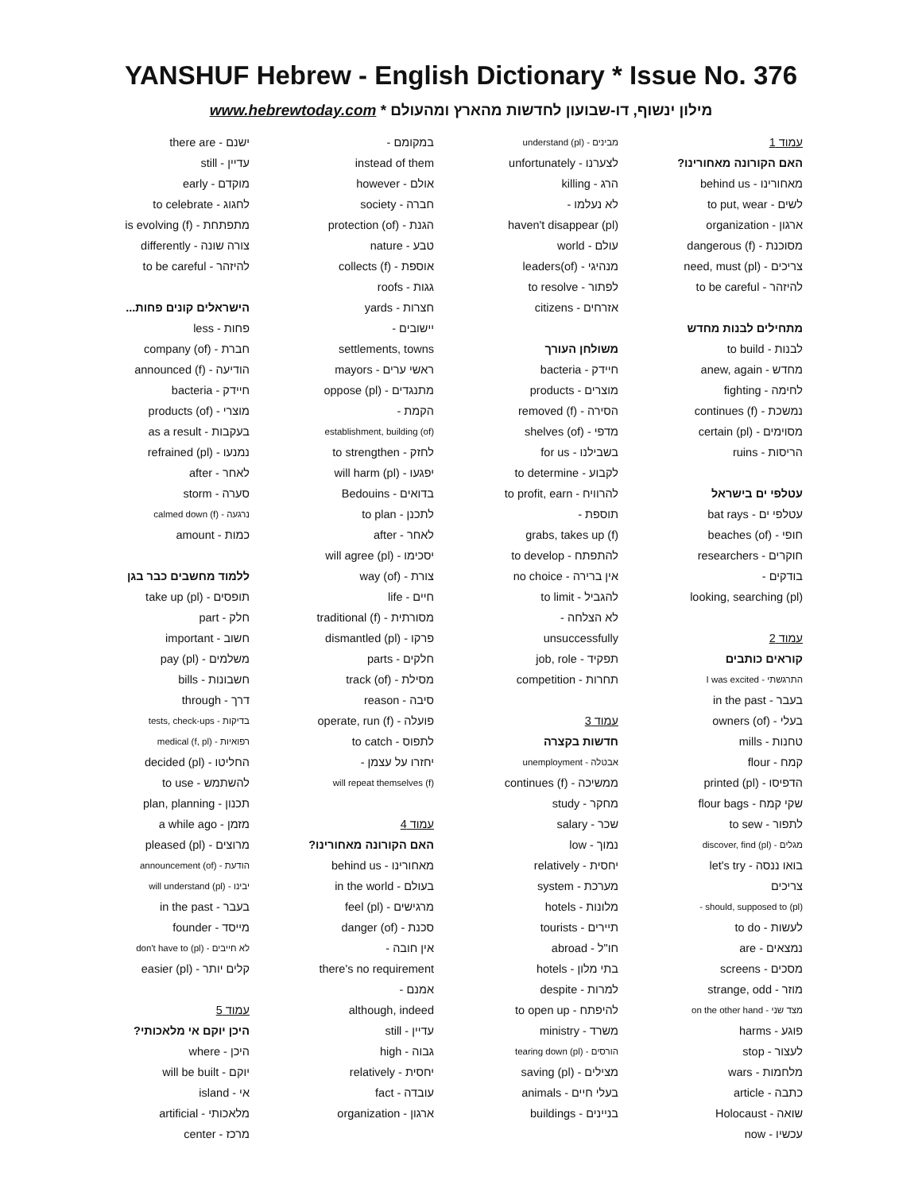YANSHUF Hebrew - English Dictionary * Issue No. 376
מילון ינשוף, דו-שבועון לחדשות מהארץ ומהעולם * www.hebrewtoday.com
עמוד 1
האם הקורונה מאחורינו?
מאחורינו - behind us
לשים - to put, wear
ארגון - organization
מסוכנת - dangerous (f)
צריכים - need, must (pl)
להיזהר - to be careful
מתחילים לבנות מחדש
לבנות - to build
מחדש - anew, again
לחימה - fighting
נמשכת - continues (f)
מסוימים - certain (pl)
הריסות - ruins
עטלפי ים בישראל
עטלפי ים - bat rays
חופי - beaches (of)
חוקרים - researchers
בודקים -
looking, searching (pl)
עמוד 2
קוראים כותבים
התרגשתי - I was excited
בעבר - in the past
בעלי - owners (of)
טחנות - mills
קמח - flour
הדפיסו - printed (pl)
שקי קמח - flour bags
לתפור - to sew
מגלים - discover, find (pl)
בואו ננסה - let's try
צריכים
should, supposed to (pl) -
לעשות - to do
נמצאים - are
מסכים - screens
מוזר - strange, odd
מצד שני - on the other hand
פוגע - harms
לעצור - stop
מלחמות - wars
כתבה - article
שואה - Holocaust
עכשיו - now
מבינים - understand (pl)
לצערנו - unfortunately
הרג - killing
לא נעלמו -
haven't disappear (pl)
עולם - world
מנהיגי - (of)leaders
לפתור - to resolve
אזרחים - citizens
משולחן העורך
חיידק - bacteria
מוצרים - products
הסירה - removed (f)
מדפי - shelves (of)
בשבילנו - for us
לקבוע - to determine
להרוויח - to profit, earn
תוספת -
grabs, takes up (f)
להתפתח - to develop
אין ברירה - no choice
להגביל - to limit
לא הצלחה -
unsuccessfully
תפקיד - job, role
תחרות - competition
עמוד 3
חדשות בקצרה
אבטלה - unemployment
ממשיכה - continues (f)
מחקר - study
שכר - salary
נמוך - low
יחסית - relatively
מערכת - system
מלונות - hotels
תיירים - tourists
חו"ל - abroad
בתי מלון - hotels
למרות - despite
להיפתח - to open up
משרד - ministry
הורסים - tearing down (pl)
מצילים - saving (pl)
בעלי חיים - animals
בניינים - buildings
במקומם -
instead of them
אולם - however
חברה - society
הגנת - protection (of)
טבע - nature
אוספת - collects (f)
גגות - roofs
חצרות - yards
יישובים -
settlements, towns
ראשי ערים - mayors
מתנגדים - oppose (pl)
הקמת -
establishment, building (of)
לחזק - to strengthen
יפגעו - will harm (pl)
בדואים - Bedouins
לתכנן - to plan
לאחר - after
יסכימו - will agree (pl)
צורת - way (of)
חיים - life
מסורתית - traditional (f)
פרקו - dismantled (pl)
חלקים - parts
מסילת - track (of)
סיבה - reason
פועלה - operate, run (f)
לתפוס - to catch
יחזרו על עצמן -
will repeat themselves (f)
עמוד 4
האם הקורונה מאחורינו?
מאחורינו - behind us
בעולם - in the world
מרגישים - feel (pl)
סכנת - danger (of)
אין חובה -
there's no requirement
אמנם -
although, indeed
עדיין - still
גבוה - high
יחסית - relatively
עובדה - fact
ארגון - organization
ישנם - there are
עדיין - still
מוקדם - early
לחגוג - to celebrate
מתפתחת - is evolving (f)
צורה שונה - differently
להיזהר - to be careful
הישראלים קונים פחות...
פחות - less
חברת - company (of)
הודיעה - announced (f)
חיידק - bacteria
מוצרי - products (of)
בעקבות - as a result
נמנעו - refrained (pl)
לאחר - after
סערה - storm
נרגעה - calmed down (f)
כמות - amount
ללמוד מחשבים כבר בגן
תופסים - take up (pl)
חלק - part
חשוב - important
משלמים - pay (pl)
חשבונות - bills
דרך - through
בדיקות - tests, check-ups
רפואיות - medical (f, pl)
החליטו - decided (pl)
להשתמש - to use
תכנון - plan, planning
מזמן - a while ago
מרוצים - pleased (pl)
הודעת - announcement (of)
יבינו - will understand (pl)
בעבר - in the past
מייסד - founder
לא חייבים - don't have to (pl)
קלים יותר - easier (pl)
עמוד 5
היכן יוקם אי מלאכותי?
היכן - where
יוקם - will be built
אי - island
מלאכותי - artificial
מרכז - center